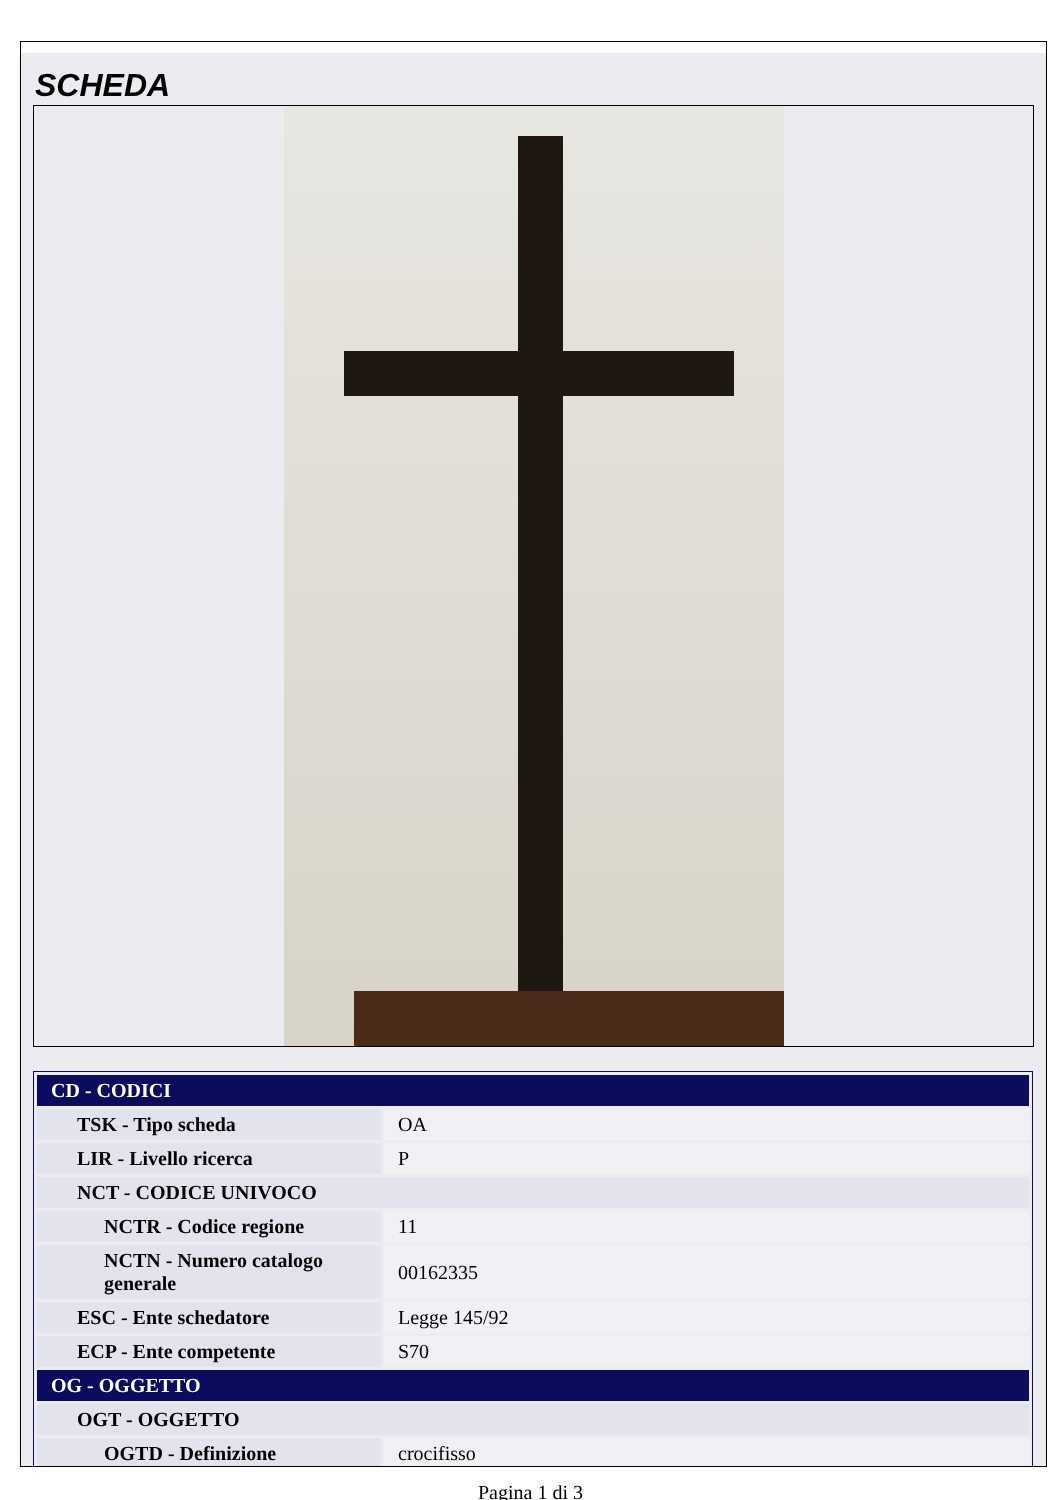SCHEDA
| CD - CODICI | |
| TSK - Tipo scheda | OA |
| LIR - Livello ricerca | P |
| NCT - CODICE UNIVOCO | |
| NCTR - Codice regione | 11 |
| NCTN - Numero catalogo generale | 00162335 |
| ESC - Ente schedatore | Legge 145/92 |
| ECP - Ente competente | S70 |
| OG - OGGETTO | |
| OGT - OGGETTO | |
| OGTD - Definizione | crocifisso |
Pagina 1 di 3